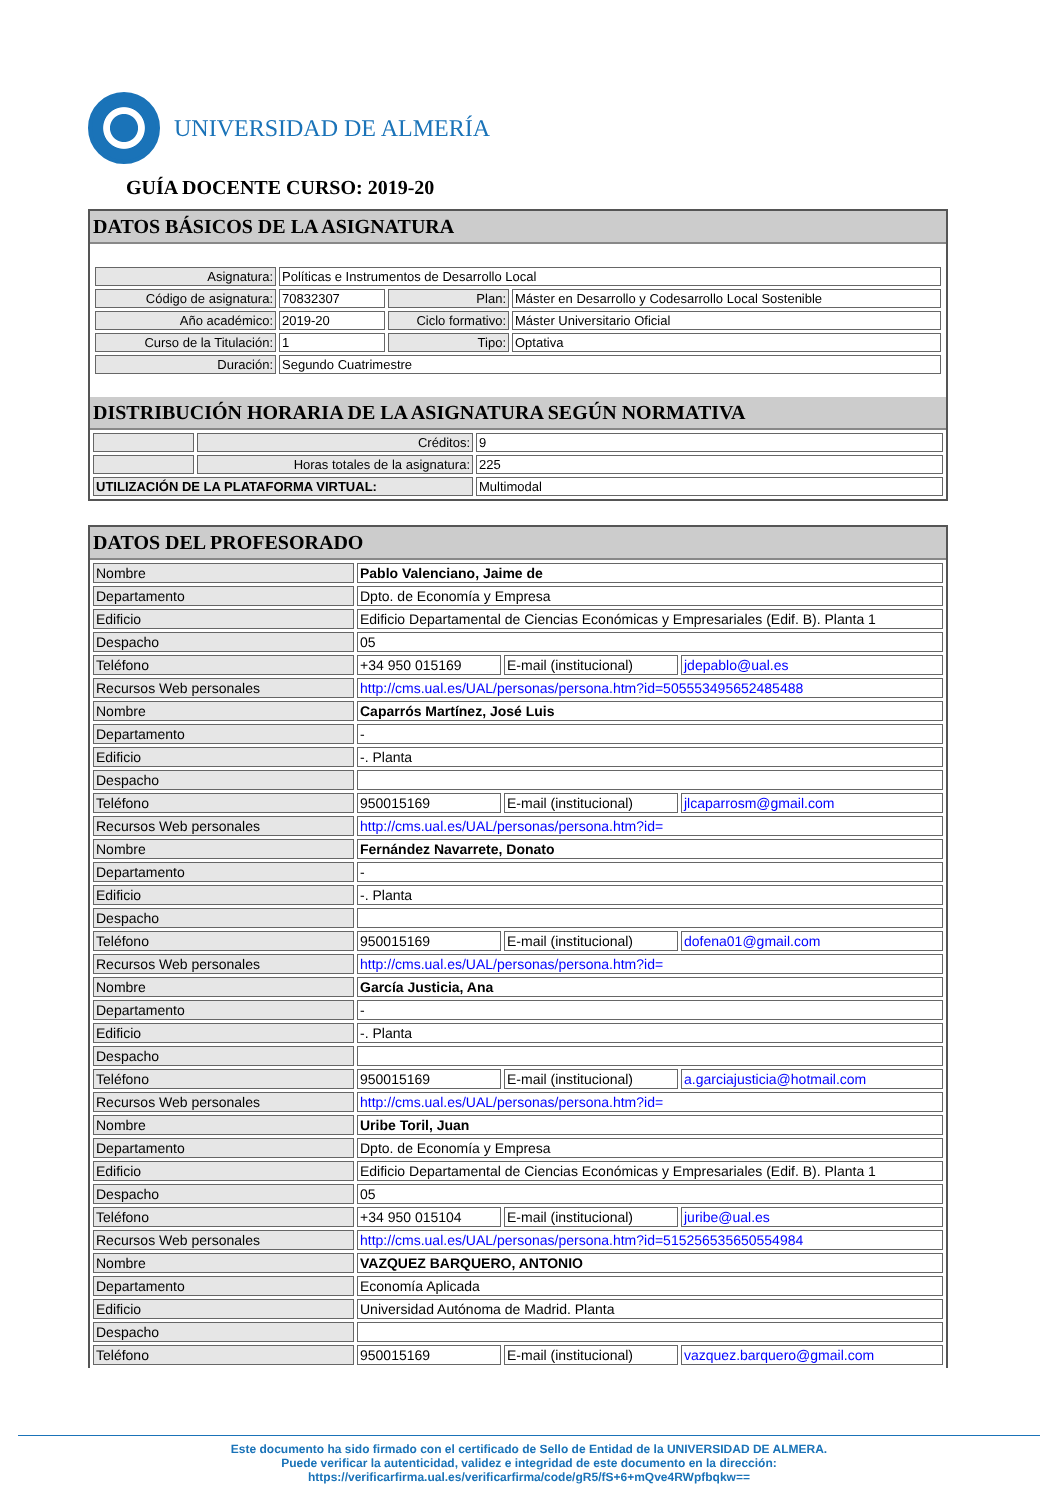UNIVERSIDAD DE ALMERÍA
GUÍA DOCENTE CURSO: 2019-20
DATOS BÁSICOS DE LA ASIGNATURA
| Asignatura: | Políticas e Instrumentos de Desarrollo Local | | |
| Código de asignatura: | 70832307 | Plan: | Máster en Desarrollo y Codesarrollo Local Sostenible |
| Año académico: | 2019-20 | Ciclo formativo: | Máster Universitario Oficial |
| Curso de la Titulación: | 1 | Tipo: | Optativa |
| Duración: | Segundo Cuatrimestre | | |
DISTRIBUCIÓN HORARIA DE LA ASIGNATURA SEGÚN NORMATIVA
| | Créditos: | 9 |
| | Horas totales de la asignatura: | 225 |
| UTILIZACIÓN DE LA PLATAFORMA VIRTUAL: | | Multimodal |
DATOS DEL PROFESORADO
| Nombre | Pablo Valenciano, Jaime de | | |
| Departamento | Dpto. de Economía y Empresa | | |
| Edificio | Edificio Departamental de Ciencias Económicas y Empresariales (Edif. B). Planta 1 | | |
| Despacho | 05 | | |
| Teléfono | +34 950 015169 | E-mail (institucional) | jdepablo@ual.es |
| Recursos Web personales | http://cms.ual.es/UAL/personas/persona.htm?id=505553495652485488 | | |
| Nombre | Caparrós Martínez, José Luis | | |
| Departamento | - | | |
| Edificio | -. Planta | | |
| Despacho | | | |
| Teléfono | 950015169 | E-mail (institucional) | jlcaparrosm@gmail.com |
| Recursos Web personales | http://cms.ual.es/UAL/personas/persona.htm?id= | | |
| Nombre | Fernández Navarrete, Donato | | |
| Departamento | - | | |
| Edificio | -. Planta | | |
| Despacho | | | |
| Teléfono | 950015169 | E-mail (institucional) | dofena01@gmail.com |
| Recursos Web personales | http://cms.ual.es/UAL/personas/persona.htm?id= | | |
| Nombre | García Justicia, Ana | | |
| Departamento | - | | |
| Edificio | -. Planta | | |
| Despacho | | | |
| Teléfono | 950015169 | E-mail (institucional) | a.garciajusticia@hotmail.com |
| Recursos Web personales | http://cms.ual.es/UAL/personas/persona.htm?id= | | |
| Nombre | Uribe Toril, Juan | | |
| Departamento | Dpto. de Economía y Empresa | | |
| Edificio | Edificio Departamental de Ciencias Económicas y Empresariales (Edif. B). Planta 1 | | |
| Despacho | 05 | | |
| Teléfono | +34 950 015104 | E-mail (institucional) | juribe@ual.es |
| Recursos Web personales | http://cms.ual.es/UAL/personas/persona.htm?id=515256535650554984 | | |
| Nombre | VAZQUEZ BARQUERO, ANTONIO | | |
| Departamento | Economía Aplicada | | |
| Edificio | Universidad Autónoma de Madrid. Planta | | |
| Despacho | | | |
| Teléfono | 950015169 | E-mail (institucional) | vazquez.barquero@gmail.com |
Este documento ha sido firmado con el certificado de Sello de Entidad de la UNIVERSIDAD DE ALMERA.
Puede verificar la autenticidad, validez e integridad de este documento en la dirección:
https://verificarfirma.ual.es/verificarfirma/code/gR5/fS+6+mQve4RWpfbqkw==